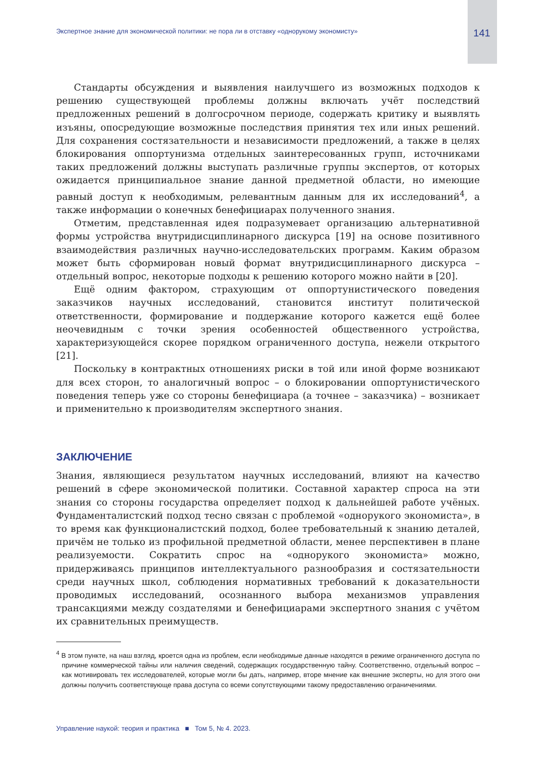Экспертное знание для экономической политики: не пора ли в отставку «однорукому экономисту» 141
Стандарты обсуждения и выявления наилучшего из возможных подходов к решению существующей проблемы должны включать учёт последствий предложенных решений в долгосрочном периоде, содержать критику и выявлять изъяны, опосредующие возможные последствия принятия тех или иных решений. Для сохранения состязательности и независимости предложений, а также в целях блокирования оппортунизма отдельных заинтересованных групп, источниками таких предложений должны выступать различные группы экспертов, от которых ожидается принципиальное знание данной предметной области, но имеющие равный доступ к необходимым, релевантным данным для их исследований<sup>4</sup>, а также информации о конечных бенефициарах полученного знания.
Отметим, представленная идея подразумевает организацию альтернативной формы устройства внутридисциплинарного дискурса [19] на основе позитивного взаимодействия различных научно-исследовательских программ. Каким образом может быть сформирован новый формат внутридисциплинарного дискурса – отдельный вопрос, некоторые подходы к решению которого можно найти в [20].
Ещё одним фактором, страхующим от оппортунистического поведения заказчиков научных исследований, становится институт политической ответственности, формирование и поддержание которого кажется ещё более неочевидным с точки зрения особенностей общественного устройства, характеризующейся скорее порядком ограниченного доступа, нежели открытого [21].
Поскольку в контрактных отношениях риски в той или иной форме возникают для всех сторон, то аналогичный вопрос – о блокировании оппортунистического поведения теперь уже со стороны бенефициара (а точнее – заказчика) – возникает и применительно к производителям экспертного знания.
ЗАКЛЮЧЕНИЕ
Знания, являющиеся результатом научных исследований, влияют на качество решений в сфере экономической политики. Составной характер спроса на эти знания со стороны государства определяет подход к дальнейшей работе учёных. Фундаменталистский подход тесно связан с проблемой «однорукого экономиста», в то время как функционалистский подход, более требовательный к знанию деталей, причём не только из профильной предметной области, менее перспективен в плане реализуемости. Сократить спрос на «однорукого экономиста» можно, придерживаясь принципов интеллектуального разнообразия и состязательности среди научных школ, соблюдения нормативных требований к доказательности проводимых исследований, осознанного выбора механизмов управления трансакциями между создателями и бенефициарами экспертного знания с учётом их сравнительных преимуществ.
<sup>4</sup> В этом пункте, на наш взгляд, кроется одна из проблем, если необходимые данные находятся в режиме ограниченного доступа по причине коммерческой тайны или наличия сведений, содержащих государственную тайну. Соответственно, отдельный вопрос – как мотивировать тех исследователей, которые могли бы дать, например, вторе мнение как внешние эксперты, но для этого они должны получить соответствующе права доступа со всеми сопутствующими такому предоставлению ограничениями.
Управление наукой: теория и практика ■ Том 5, № 4. 2023.